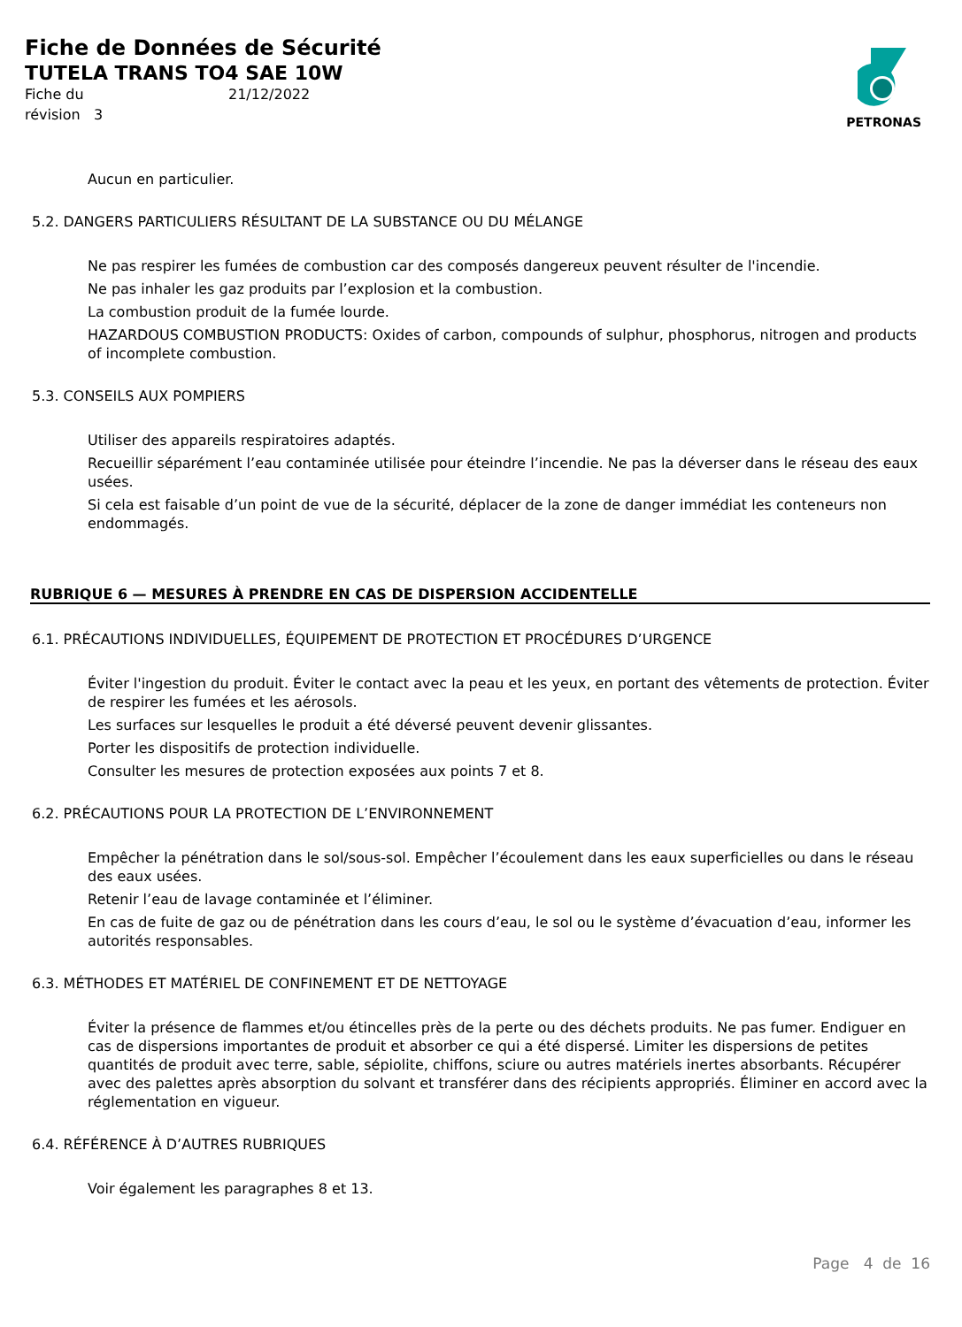Fiche de Données de Sécurité
TUTELA TRANS TO4 SAE 10W
Fiche du 21/12/2022 révision 3
PETRONAS
Aucun en particulier.
5.2. DANGERS PARTICULIERS RÉSULTANT DE LA SUBSTANCE OU DU MÉLANGE
Ne pas respirer les fumées de combustion car des composés dangereux peuvent résulter de l'incendie.
Ne pas inhaler les gaz produits par l’explosion et la combustion.
La combustion produit de la fumée lourde.
HAZARDOUS COMBUSTION PRODUCTS: Oxides of carbon, compounds of sulphur, phosphorus, nitrogen and products of incomplete combustion.
5.3. CONSEILS AUX POMPIERS
Utiliser des appareils respiratoires adaptés.
Recueillir séparément l’eau contaminée utilisée pour éteindre l’incendie. Ne pas la déverser dans le réseau des eaux usées.
Si cela est faisable d’un point de vue de la sécurité, déplacer de la zone de danger immédiat les conteneurs non endommagés.
RUBRIQUE 6 — MESURES À PRENDRE EN CAS DE DISPERSION ACCIDENTELLE
6.1. PRÉCAUTIONS INDIVIDUELLES, ÉQUIPEMENT DE PROTECTION ET PROCÉDURES D’URGENCE
Éviter l'ingestion du produit. Éviter le contact avec la peau et les yeux, en portant des vêtements de protection. Éviter de respirer les fumées et les aérosols.
Les surfaces sur lesquelles le produit a été déversé peuvent devenir glissantes.
Porter les dispositifs de protection individuelle.
Consulter les mesures de protection exposées aux points 7 et 8.
6.2. PRÉCAUTIONS POUR LA PROTECTION DE L’ENVIRONNEMENT
Empêcher la pénétration dans le sol/sous-sol. Empêcher l’écoulement dans les eaux superficielles ou dans le réseau des eaux usées.
Retenir l’eau de lavage contaminée et l’éliminer.
En cas de fuite de gaz ou de pénétration dans les cours d’eau, le sol ou le système d’évacuation d’eau, informer les autorités responsables.
6.3. MÉTHODES ET MATÉRIEL DE CONFINEMENT ET DE NETTOYAGE
Éviter la présence de flammes et/ou étincelles près de la perte ou des déchets produits. Ne pas fumer. Endiguer en cas de dispersions importantes de produit et absorber ce qui a été dispersé. Limiter les dispersions de petites quantités de produit avec terre, sable, sépiolite, chiffons, sciure ou autres matériels inertes absorbants. Récupérer avec des palettes après absorption du solvant et transférer dans des récipients appropriés. Éliminer en accord avec la réglementation en vigueur.
6.4. RÉFÉRENCE À D’AUTRES RUBRIQUES
Voir également les paragraphes 8 et 13.
Page 4 de 16